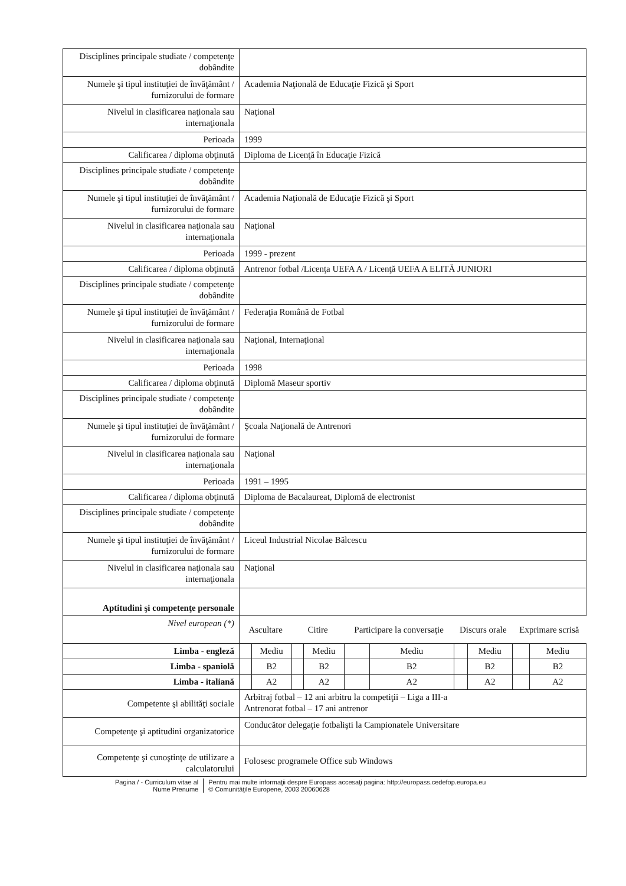| Disciplines principale studiate / competenţe dobândite | | | | | | | | | | |
| Numele şi tipul instituţiei de învăţământ / furnizorului de formare | Academia Naţională de Educaţie Fizică şi Sport | | | | | | | | | |
| Nivelul in clasificarea naţionala sau internaţionala | Naţional | | | | | | | | | |
| Perioada | 1999 | | | | | | | | | |
| Calificarea / diploma obţinută | Diploma de Licenţă în Educaţie Fizică | | | | | | | | | |
| Disciplines principale studiate / competenţe dobândite | | | | | | | | | | |
| Numele şi tipul instituţiei de învăţământ / furnizorului de formare | Academia Naţională de Educaţie Fizică şi Sport | | | | | | | | | |
| Nivelul in clasificarea naţionala sau internaţionala | Naţional | | | | | | | | | |
| Perioada | 1999 - prezent | | | | | | | | | |
| Calificarea / diploma obţinută | Antrenor fotbal /Licenţa UEFA A / Licenţă UEFA A ELITĂ JUNIORI | | | | | | | | | |
| Disciplines principale studiate / competenţe dobândite | | | | | | | | | | |
| Numele şi tipul instituţiei de învăţământ / furnizorului de formare | Federaţia Română de Fotbal | | | | | | | | | |
| Nivelul in clasificarea naţionala sau internaţionala | Naţional, Internaţional | | | | | | | | | |
| Perioada | 1998 | | | | | | | | | |
| Calificarea / diploma obţinută | Diplomă Maseur sportiv | | | | | | | | | |
| Disciplines principale studiate / competenţe dobândite | | | | | | | | | | |
| Numele şi tipul instituţiei de învăţământ / furnizorului de formare | Şcoala Naţională de Antrenori | | | | | | | | | |
| Nivelul in clasificarea naţionala sau internaţionala | Naţional | | | | | | | | | |
| Perioada | 1991 – 1995 | | | | | | | | | |
| Calificarea / diploma obţinută | Diploma de Bacalaureat, Diplomă de electronist | | | | | | | | | |
| Disciplines principale studiate / competenţe dobândite | | | | | | | | | | |
| Numele şi tipul instituţiei de învăţământ / furnizorului de formare | Liceul Industrial Nicolae Bălcescu | | | | | | | | | |
| Nivelul in clasificarea naţionala sau internaţionala | Naţional | | | | | | | | | |
| Aptitudini şi competenţe personale | | | | | | | | | | |
| Nivel european (*) | Ascultare | | Citire | | Participare la conversaţie | | Discurs orale | | Exprimare scrisă | |
| Limba - engleză | | Mediu | | Mediu | | Mediu | | Mediu | | Mediu |
| Limba - spaniolă | | B2 | | B2 | | B2 | | B2 | | B2 |
| Limba - italiană | | A2 | | A2 | | A2 | | A2 | | A2 |
| Competente şi abilităţi sociale | Arbitraj fotbal – 12 ani arbitru la competiţii – Liga a III-a Antrenorat fotbal – 17 ani antrenor | | | | | | | | | |
| Competenţe şi aptitudini organizatorice | Conducător delegaţie fotbalişti la Campionatele Universitare | | | | | | | | | |
| Competenţe şi cunoştinţe de utilizare a calculatorului | Folosesc programele Office sub Windows | | | | | | | | | |
Pagina / - Curriculum vitae al
Nume Prenume
Pentru mai multe informaţii despre Europass accesaţi pagina: http://europass.cedefop.europa.eu
© Comunităţile Europene, 2003 20060628